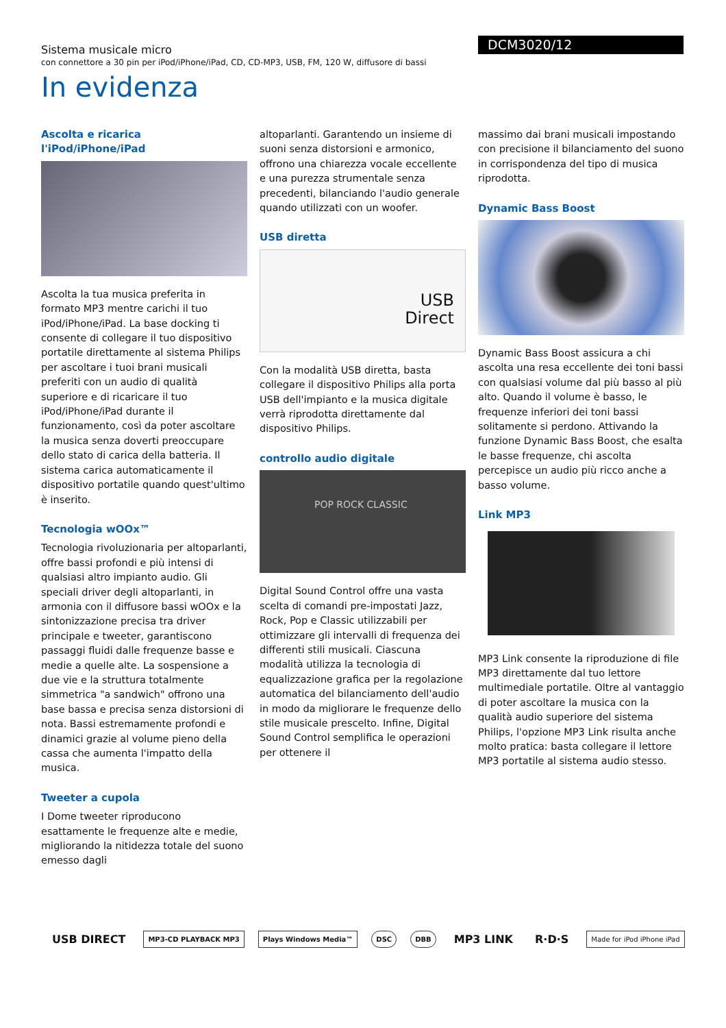Sistema musicale micro
con connettore a 30 pin per iPod/iPhone/iPad, CD, CD-MP3, USB, FM, 120 W, diffusore di bassi
DCM3020/12
In evidenza
Ascolta e ricarica l'iPod/iPhone/iPad
Ascolta la tua musica preferita in formato MP3 mentre carichi il tuo iPod/iPhone/iPad. La base docking ti consente di collegare il tuo dispositivo portatile direttamente al sistema Philips per ascoltare i tuoi brani musicali preferiti con un audio di qualità superiore e di ricaricare il tuo iPod/iPhone/iPad durante il funzionamento, così da poter ascoltare la musica senza doverti preoccupare dello stato di carica della batteria. Il sistema carica automaticamente il dispositivo portatile quando quest'ultimo è inserito.
Tecnologia wOOx™
Tecnologia rivoluzionaria per altoparlanti, offre bassi profondi e più intensi di qualsiasi altro impianto audio. Gli speciali driver degli altoparlanti, in armonia con il diffusore bassi wOOx e la sintonizzazione precisa tra driver principale e tweeter, garantiscono passaggi fluidi dalle frequenze basse e medie a quelle alte. La sospensione a due vie e la struttura totalmente simmetrica "a sandwich" offrono una base bassa e precisa senza distorsioni di nota. Bassi estremamente profondi e dinamici grazie al volume pieno della cassa che aumenta l'impatto della musica.
Tweeter a cupola
I Dome tweeter riproducono esattamente le frequenze alte e medie, migliorando la nitidezza totale del suono emesso dagli
altoparlanti. Garantendo un insieme di suoni senza distorsioni e armonico, offrono una chiarezza vocale eccellente e una purezza strumentale senza precedenti, bilanciando l'audio generale quando utilizzati con un woofer.
USB diretta
USB
Direct
Con la modalità USB diretta, basta collegare il dispositivo Philips alla porta USB dell'impianto e la musica digitale verrà riprodotta direttamente dal dispositivo Philips.
controllo audio digitale
POP ROCK CLASSIC
Digital Sound Control offre una vasta scelta di comandi pre-impostati Jazz, Rock, Pop e Classic utilizzabili per ottimizzare gli intervalli di frequenza dei differenti stili musicali. Ciascuna modalità utilizza la tecnologia di equalizzazione grafica per la regolazione automatica del bilanciamento dell'audio in modo da migliorare le frequenze dello stile musicale prescelto. Infine, Digital Sound Control semplifica le operazioni per ottenere il
massimo dai brani musicali impostando con precisione il bilanciamento del suono in corrispondenza del tipo di musica riprodotta.
Dynamic Bass Boost
Dynamic Bass Boost assicura a chi ascolta una resa eccellente dei toni bassi con qualsiasi volume dal più basso al più alto. Quando il volume è basso, le frequenze inferiori dei toni bassi solitamente si perdono. Attivando la funzione Dynamic Bass Boost, che esalta le basse frequenze, chi ascolta percepisce un audio più ricco anche a basso volume.
Link MP3
MP3 Link consente la riproduzione di file MP3 direttamente dal tuo lettore multimediale portatile. Oltre al vantaggio di poter ascoltare la musica con la qualità audio superiore del sistema Philips, l'opzione MP3 Link risulta anche molto pratica: basta collegare il lettore MP3 portatile al sistema audio stesso.
USB DIRECT MP3-CD PLAYBACK MP3 Plays Windows Media™ DSC DBB MP3 LINK R·D·S Made for iPod iPhone iPad